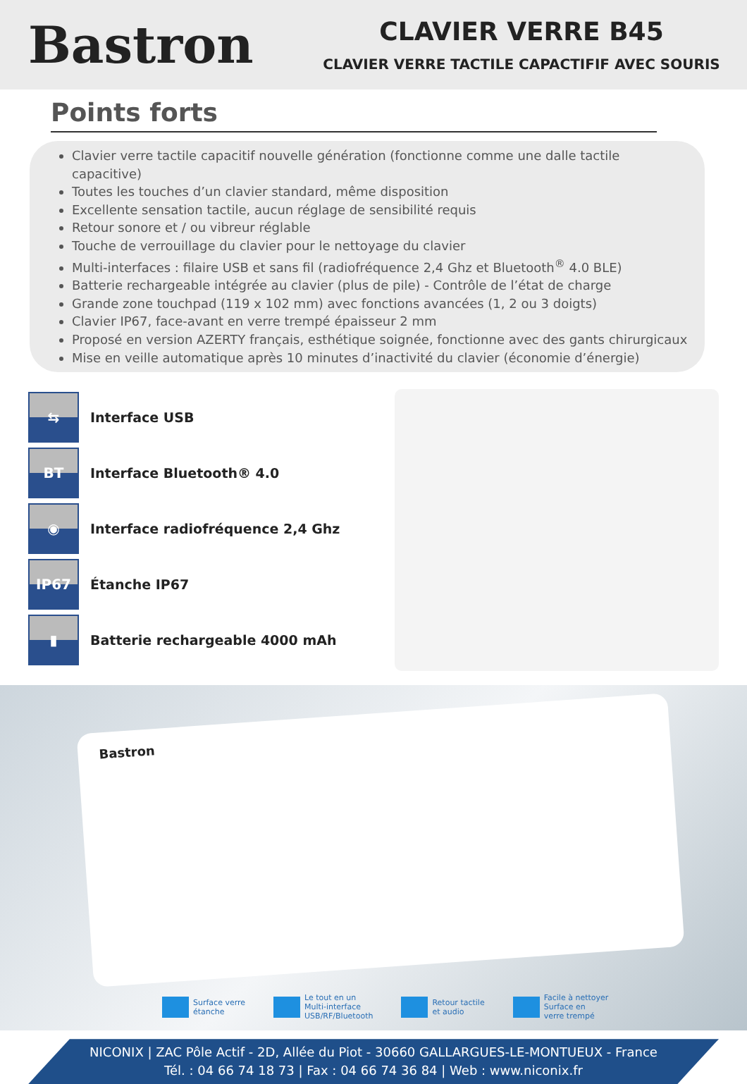Bastron
CLAVIER VERRE B45
CLAVIER VERRE TACTILE CAPACTIFIF AVEC SOURIS
Points forts
Clavier verre tactile capacitif nouvelle génération (fonctionne comme une dalle tactile capacitive)
Toutes les touches d’un clavier standard, même disposition
Excellente sensation tactile, aucun réglage de sensibilité requis
Retour sonore et / ou vibreur réglable
Touche de verrouillage du clavier pour le nettoyage du clavier
Multi-interfaces : filaire USB et sans fil (radiofréquence 2,4 Ghz et Bluetooth<sup>®</sup> 4.0 BLE)
Batterie rechargeable intégrée au clavier (plus de pile) - Contrôle de l’état de charge
Grande zone touchpad (119 x 102 mm) avec fonctions avancées (1, 2 ou 3 doigts)
Clavier IP67, face-avant en verre trempé épaisseur 2 mm
Proposé en version AZERTY français, esthétique soignée, fonctionne avec des gants chirurgicaux
Mise en veille automatique après 10 minutes d’inactivité du clavier (économie d’énergie)
⇆
Interface USB
BT
Interface Bluetooth® 4.0
◉
Interface radiofréquence 2,4 Ghz
IP67
Étanche IP67
▮
Batterie rechargeable 4000 mAh
Bastron
Surface verre
étanche
Le tout en un
Multi-interface
USB/RF/Bluetooth
Retour tactile
et audio
Facile à nettoyer
Surface en
verre trempé
NICONIX | ZAC Pôle Actif - 2D, Allée du Piot - 30660 GALLARGUES-LE-MONTUEUX - France
Tél. : 04 66 74 18 73 | Fax : 04 66 74 36 84 | Web : www.niconix.fr